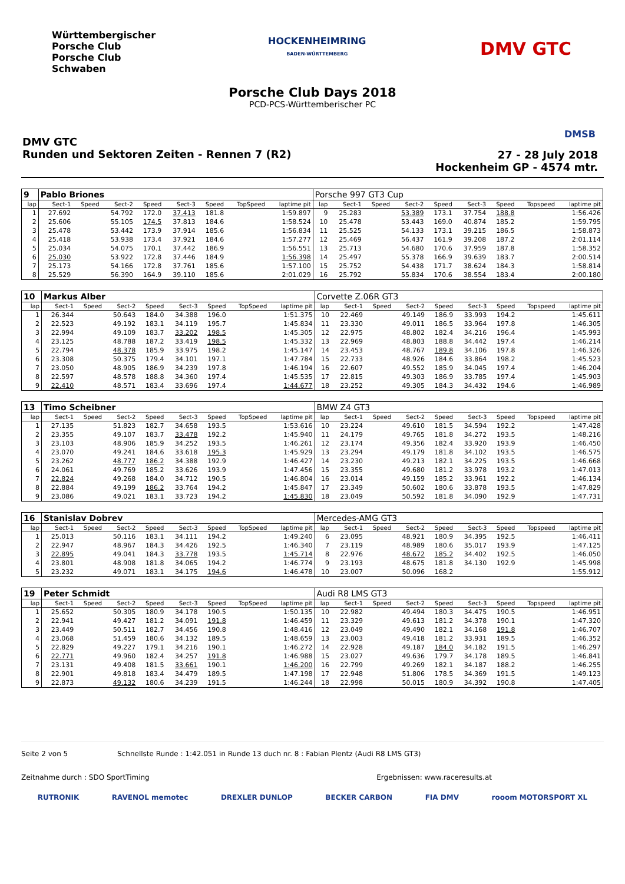Württembergischer
Porsche Club
Porsche Club
Schwaben
HOCKENHEIMRING
BADEN-WÜRTTEMBERG
DMV GTC
DMSB
Porsche Club Days 2018
PCD-PCS-Württemberischer PC
DMV GTC
Runden und Sektoren Zeiten - Rennen 7 (R2)
27 - 28 July 2018
Hockenheim GP - 4574 mtr.
| 9 | Pablo Briones | | | | | | | | Porsche 997 GT3 Cup | | | | | | | | |
| lap | Sect-1 | Speed | Sect-2 | Speed | Sect-3 | Speed | TopSpeed | laptime pit | lap | Sect-1 | Speed | Sect-2 | Speed | Sect-3 | Speed | Topspeed | laptime pit |
| 1 | 27.692 | | 54.792 | 172.0 | 37.413 | 181.8 | | 1:59.897 | 9 | 25.283 | | 53.389 | 173.1 | 37.754 | 188.8 | | 1:56.426 |
| 2 | 25.606 | | 55.105 | 174.5 | 37.813 | 184.6 | | 1:58.524 | 10 | 25.478 | | 53.443 | 169.0 | 40.874 | 185.2 | | 1:59.795 |
| 3 | 25.478 | | 53.442 | 173.9 | 37.914 | 185.6 | | 1:56.834 | 11 | 25.525 | | 54.133 | 173.1 | 39.215 | 186.5 | | 1:58.873 |
| 4 | 25.418 | | 53.938 | 173.4 | 37.921 | 184.6 | | 1:57.277 | 12 | 25.469 | | 56.437 | 161.9 | 39.208 | 187.2 | | 2:01.114 |
| 5 | 25.034 | | 54.075 | 170.1 | 37.442 | 186.9 | | 1:56.551 | 13 | 25.713 | | 54.680 | 170.6 | 37.959 | 187.8 | | 1:58.352 |
| 6 | 25.030 | | 53.922 | 172.8 | 37.446 | 184.9 | | 1:56.398 | 14 | 25.497 | | 55.378 | 166.9 | 39.639 | 183.7 | | 2:00.514 |
| 7 | 25.173 | | 54.166 | 172.8 | 37.761 | 185.6 | | 1:57.100 | 15 | 25.752 | | 54.438 | 171.7 | 38.624 | 184.3 | | 1:58.814 |
| 8 | 25.529 | | 56.390 | 164.9 | 39.110 | 185.6 | | 2:01.029 | 16 | 25.792 | | 55.834 | 170.6 | 38.554 | 183.4 | | 2:00.180 |
| 10 | Markus Alber | | | | | | | | Corvette Z.06R GT3 | | | | | | | | |
| lap | Sect-1 | Speed | Sect-2 | Speed | Sect-3 | Speed | TopSpeed | laptime pit | lap | Sect-1 | Speed | Sect-2 | Speed | Sect-3 | Speed | Topspeed | laptime pit |
| 1 | 26.344 | | 50.643 | 184.0 | 34.388 | 196.0 | | 1:51.375 | 10 | 22.469 | | 49.149 | 186.9 | 33.993 | 194.2 | | 1:45.611 |
| 2 | 22.523 | | 49.192 | 183.1 | 34.119 | 195.7 | | 1:45.834 | 11 | 23.330 | | 49.011 | 186.5 | 33.964 | 197.8 | | 1:46.305 |
| 3 | 22.994 | | 49.109 | 183.7 | 33.202 | 198.5 | | 1:45.305 | 12 | 22.975 | | 48.802 | 182.4 | 34.216 | 196.4 | | 1:45.993 |
| 4 | 23.125 | | 48.788 | 187.2 | 33.419 | 198.5 | | 1:45.332 | 13 | 22.969 | | 48.803 | 188.8 | 34.442 | 197.4 | | 1:46.214 |
| 5 | 22.794 | | 48.378 | 185.9 | 33.975 | 198.2 | | 1:45.147 | 14 | 23.453 | | 48.767 | 189.8 | 34.106 | 197.8 | | 1:46.326 |
| 6 | 23.308 | | 50.375 | 179.4 | 34.101 | 197.1 | | 1:47.784 | 15 | 22.733 | | 48.926 | 184.6 | 33.864 | 198.2 | | 1:45.523 |
| 7 | 23.050 | | 48.905 | 186.9 | 34.239 | 197.8 | | 1:46.194 | 16 | 22.607 | | 49.552 | 185.9 | 34.045 | 197.4 | | 1:46.204 |
| 8 | 22.597 | | 48.578 | 188.8 | 34.360 | 197.4 | | 1:45.535 | 17 | 22.815 | | 49.303 | 186.9 | 33.785 | 197.4 | | 1:45.903 |
| 9 | 22.410 | | 48.571 | 183.4 | 33.696 | 197.4 | | 1:44.677 | 18 | 23.252 | | 49.305 | 184.3 | 34.432 | 194.6 | | 1:46.989 |
| 13 | Timo Scheibner | | | | | | | | BMW Z4 GT3 | | | | | | | | |
| lap | Sect-1 | Speed | Sect-2 | Speed | Sect-3 | Speed | TopSpeed | laptime pit | lap | Sect-1 | Speed | Sect-2 | Speed | Sect-3 | Speed | Topspeed | laptime pit |
| 1 | 27.135 | | 51.823 | 182.7 | 34.658 | 193.5 | | 1:53.616 | 10 | 23.224 | | 49.610 | 181.5 | 34.594 | 192.2 | | 1:47.428 |
| 2 | 23.355 | | 49.107 | 183.7 | 33.478 | 192.2 | | 1:45.940 | 11 | 24.179 | | 49.765 | 181.8 | 34.272 | 193.5 | | 1:48.216 |
| 3 | 23.103 | | 48.906 | 185.9 | 34.252 | 193.5 | | 1:46.261 | 12 | 23.174 | | 49.356 | 182.4 | 33.920 | 193.9 | | 1:46.450 |
| 4 | 23.070 | | 49.241 | 184.6 | 33.618 | 195.3 | | 1:45.929 | 13 | 23.294 | | 49.179 | 181.8 | 34.102 | 193.5 | | 1:46.575 |
| 5 | 23.262 | | 48.777 | 186.2 | 34.388 | 192.9 | | 1:46.427 | 14 | 23.230 | | 49.213 | 182.1 | 34.225 | 193.5 | | 1:46.668 |
| 6 | 24.061 | | 49.769 | 185.2 | 33.626 | 193.9 | | 1:47.456 | 15 | 23.355 | | 49.680 | 181.2 | 33.978 | 193.2 | | 1:47.013 |
| 7 | 22.824 | | 49.268 | 184.0 | 34.712 | 190.5 | | 1:46.804 | 16 | 23.014 | | 49.159 | 185.2 | 33.961 | 192.2 | | 1:46.134 |
| 8 | 22.884 | | 49.199 | 186.2 | 33.764 | 194.2 | | 1:45.847 | 17 | 23.349 | | 50.602 | 180.6 | 33.878 | 193.5 | | 1:47.829 |
| 9 | 23.086 | | 49.021 | 183.1 | 33.723 | 194.2 | | 1:45.830 | 18 | 23.049 | | 50.592 | 181.8 | 34.090 | 192.9 | | 1:47.731 |
| 16 | Stanislav Dobrev | | | | | | | | Mercedes-AMG GT3 | | | | | | | | |
| lap | Sect-1 | Speed | Sect-2 | Speed | Sect-3 | Speed | TopSpeed | laptime pit | lap | Sect-1 | Speed | Sect-2 | Speed | Sect-3 | Speed | Topspeed | laptime pit |
| 1 | 25.013 | | 50.116 | 183.1 | 34.111 | 194.2 | | 1:49.240 | 6 | 23.095 | | 48.921 | 180.9 | 34.395 | 192.5 | | 1:46.411 |
| 2 | 22.947 | | 48.967 | 184.3 | 34.426 | 192.5 | | 1:46.340 | 7 | 23.119 | | 48.989 | 180.6 | 35.017 | 193.9 | | 1:47.125 |
| 3 | 22.895 | | 49.041 | 184.3 | 33.778 | 193.5 | | 1:45.714 | 8 | 22.976 | | 48.672 | 185.2 | 34.402 | 192.5 | | 1:46.050 |
| 4 | 23.801 | | 48.908 | 181.8 | 34.065 | 194.2 | | 1:46.774 | 9 | 23.193 | | 48.675 | 181.8 | 34.130 | 192.9 | | 1:45.998 |
| 5 | 23.232 | | 49.071 | 183.1 | 34.175 | 194.6 | | 1:46.478 | 10 | 23.007 | | 50.096 | 168.2 | | | | 1:55.912 |
| 19 | Peter Schmidt | | | | | | | | Audi R8 LMS GT3 | | | | | | | | |
| lap | Sect-1 | Speed | Sect-2 | Speed | Sect-3 | Speed | TopSpeed | laptime pit | lap | Sect-1 | Speed | Sect-2 | Speed | Sect-3 | Speed | Topspeed | laptime pit |
| 1 | 25.652 | | 50.305 | 180.9 | 34.178 | 190.5 | | 1:50.135 | 10 | 22.982 | | 49.494 | 180.3 | 34.475 | 190.5 | | 1:46.951 |
| 2 | 22.941 | | 49.427 | 181.2 | 34.091 | 191.8 | | 1:46.459 | 11 | 23.329 | | 49.613 | 181.2 | 34.378 | 190.1 | | 1:47.320 |
| 3 | 23.449 | | 50.511 | 182.7 | 34.456 | 190.8 | | 1:48.416 | 12 | 23.049 | | 49.490 | 182.1 | 34.168 | 191.8 | | 1:46.707 |
| 4 | 23.068 | | 51.459 | 180.6 | 34.132 | 189.5 | | 1:48.659 | 13 | 23.003 | | 49.418 | 181.2 | 33.931 | 189.5 | | 1:46.352 |
| 5 | 22.829 | | 49.227 | 179.1 | 34.216 | 190.1 | | 1:46.272 | 14 | 22.928 | | 49.187 | 184.0 | 34.182 | 191.5 | | 1:46.297 |
| 6 | 22.771 | | 49.960 | 182.4 | 34.257 | 191.8 | | 1:46.988 | 15 | 23.027 | | 49.636 | 179.7 | 34.178 | 189.5 | | 1:46.841 |
| 7 | 23.131 | | 49.408 | 181.5 | 33.661 | 190.1 | | 1:46.200 | 16 | 22.799 | | 49.269 | 182.1 | 34.187 | 188.2 | | 1:46.255 |
| 8 | 22.901 | | 49.818 | 183.4 | 34.479 | 189.5 | | 1:47.198 | 17 | 22.948 | | 51.806 | 178.5 | 34.369 | 191.5 | | 1:49.123 |
| 9 | 22.873 | | 49.132 | 180.6 | 34.239 | 191.5 | | 1:46.244 | 18 | 22.998 | | 50.015 | 180.9 | 34.392 | 190.8 | | 1:47.405 |
Seite 2 von 5 Schnellste Runde : 1:42.051 in Runde 13 duch nr. 8 : Fabian Plentz (Audi R8 LMS GT3)
Zeitnahme durch : SDO SportTiming Ergebnissen: www.raceresults.at
RUTRONIK RAVENOL memotec DREXLER DUNLOP BECKER CARBON FIA DMV rooom MOTORSPORT XL